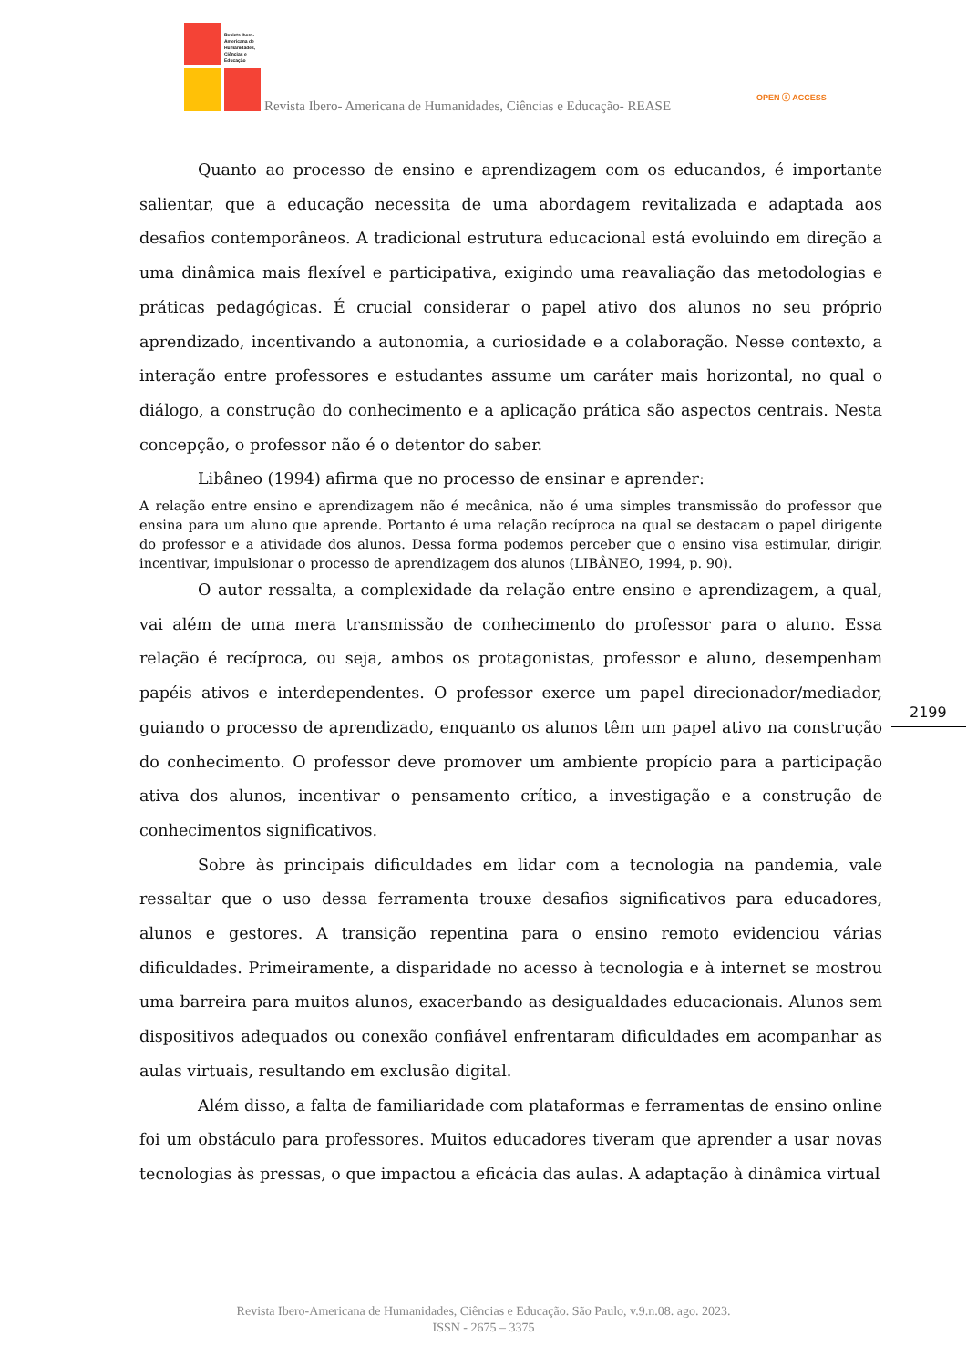Revista Ibero-
Americana de
Humanidades,
Ciências e
Educação
Revista Ibero- Americana de Humanidades, Ciências e Educação- REASE
OPEN ⓐ ACCESS
Quanto ao processo de ensino e aprendizagem com os educandos, é importante salientar, que a educação necessita de uma abordagem revitalizada e adaptada aos desafios contemporâneos. A tradicional estrutura educacional está evoluindo em direção a uma dinâmica mais flexível e participativa, exigindo uma reavaliação das metodologias e práticas pedagógicas. É crucial considerar o papel ativo dos alunos no seu próprio aprendizado, incentivando a autonomia, a curiosidade e a colaboração. Nesse contexto, a interação entre professores e estudantes assume um caráter mais horizontal, no qual o diálogo, a construção do conhecimento e a aplicação prática são aspectos centrais. Nesta concepção, o professor não é o detentor do saber.
Libâneo (1994) afirma que no processo de ensinar e aprender:
A relação entre ensino e aprendizagem não é mecânica, não é uma simples transmissão do professor que ensina para um aluno que aprende. Portanto é uma relação recíproca na qual se destacam o papel dirigente do professor e a atividade dos alunos. Dessa forma podemos perceber que o ensino visa estimular, dirigir, incentivar, impulsionar o processo de aprendizagem dos alunos (LIBÂNEO, 1994, p. 90).
O autor ressalta, a complexidade da relação entre ensino e aprendizagem, a qual, vai além de uma mera transmissão de conhecimento do professor para o aluno. Essa relação é recíproca, ou seja, ambos os protagonistas, professor e aluno, desempenham papéis ativos e interdependentes. O professor exerce um papel direcionador/mediador, guiando o processo de aprendizado, enquanto os alunos têm um papel ativo na construção do conhecimento. O professor deve promover um ambiente propício para a participação ativa dos alunos, incentivar o pensamento crítico, a investigação e a construção de conhecimentos significativos.
Sobre às principais dificuldades em lidar com a tecnologia na pandemia, vale ressaltar que o uso dessa ferramenta trouxe desafios significativos para educadores, alunos e gestores. A transição repentina para o ensino remoto evidenciou várias dificuldades. Primeiramente, a disparidade no acesso à tecnologia e à internet se mostrou uma barreira para muitos alunos, exacerbando as desigualdades educacionais. Alunos sem dispositivos adequados ou conexão confiável enfrentaram dificuldades em acompanhar as aulas virtuais, resultando em exclusão digital.
Além disso, a falta de familiaridade com plataformas e ferramentas de ensino online foi um obstáculo para professores. Muitos educadores tiveram que aprender a usar novas tecnologias às pressas, o que impactou a eficácia das aulas. A adaptação à dinâmica virtual
2199
Revista Ibero-Americana de Humanidades, Ciências e Educação. São Paulo, v.9.n.08. ago. 2023.
ISSN - 2675 – 3375